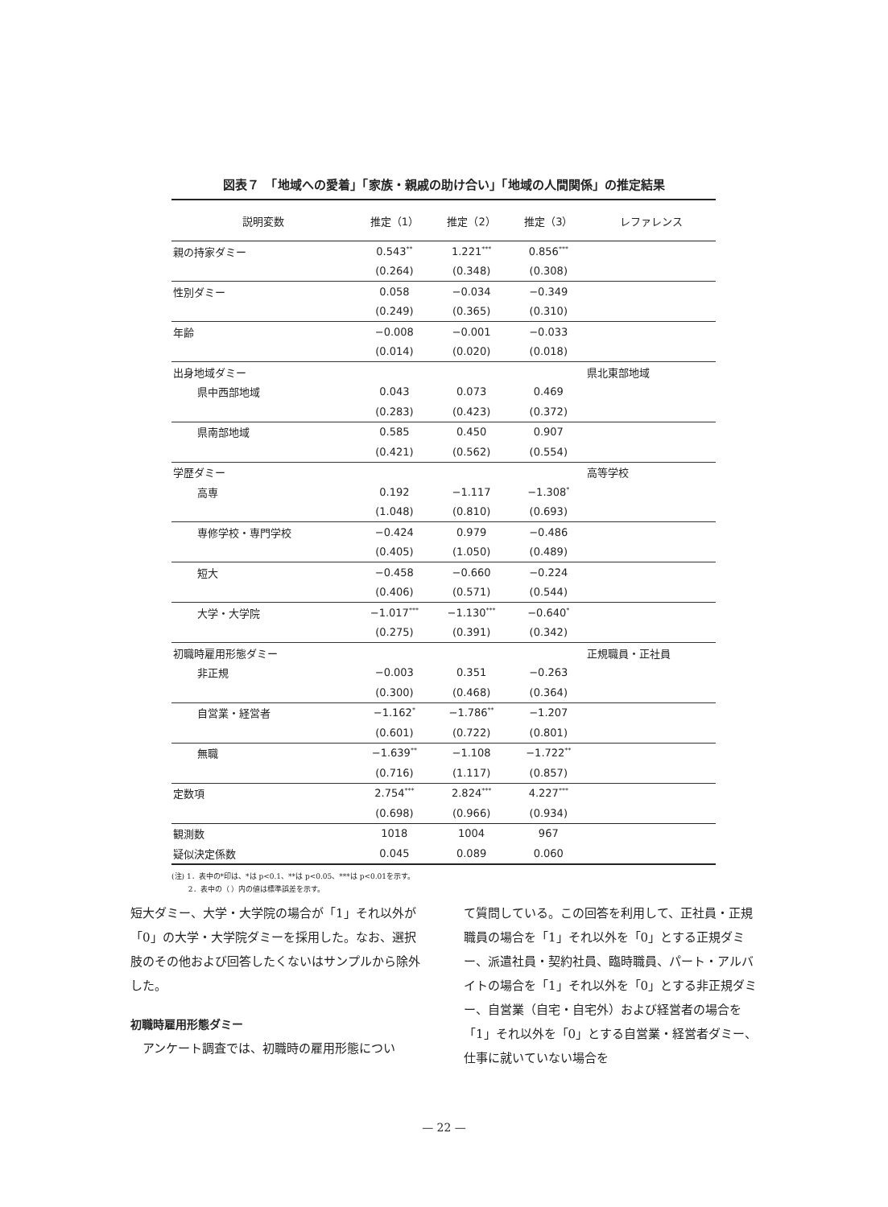図表７　「地域への愛着」「家族・親戚の助け合い」「地域の人間関係」の推定結果
| 説明変数 | 推定（1） | 推定（2） | 推定（3） | レファレンス |
| --- | --- | --- | --- | --- |
| 親の持家ダミー | 0.543<sup>**</sup> | 1.221<sup>***</sup> | 0.856<sup>***</sup> | |
| | (0.264) | (0.348) | (0.308) | |
| 性別ダミー | 0.058 | −0.034 | −0.349 | |
| | (0.249) | (0.365) | (0.310) | |
| 年齢 | −0.008 | −0.001 | −0.033 | |
| | (0.014) | (0.020) | (0.018) | |
| 出身地域ダミー | | | | 県北東部地域 |
| 県中西部地域 | 0.043 | 0.073 | 0.469 | |
| | (0.283) | (0.423) | (0.372) | |
| 県南部地域 | 0.585 | 0.450 | 0.907 | |
| | (0.421) | (0.562) | (0.554) | |
| 学歴ダミー | | | | 高等学校 |
| 高専 | 0.192 | −1.117 | −1.308<sup>*</sup> | |
| | (1.048) | (0.810) | (0.693) | |
| 専修学校・専門学校 | −0.424 | 0.979 | −0.486 | |
| | (0.405) | (1.050) | (0.489) | |
| 短大 | −0.458 | −0.660 | −0.224 | |
| | (0.406) | (0.571) | (0.544) | |
| 大学・大学院 | −1.017<sup>***</sup> | −1.130<sup>***</sup> | −0.640<sup>*</sup> | |
| | (0.275) | (0.391) | (0.342) | |
| 初職時雇用形態ダミー | | | | 正規職員・正社員 |
| 非正規 | −0.003 | 0.351 | −0.263 | |
| | (0.300) | (0.468) | (0.364) | |
| 自営業・経営者 | −1.162<sup>*</sup> | −1.786<sup>**</sup> | −1.207 | |
| | (0.601) | (0.722) | (0.801) | |
| 無職 | −1.639<sup>**</sup> | −1.108 | −1.722<sup>**</sup> | |
| | (0.716) | (1.117) | (0.857) | |
| 定数項 | 2.754<sup>***</sup> | 2.824<sup>***</sup> | 4.227<sup>***</sup> | |
| | (0.698) | (0.966) | (0.934) | |
| 観測数 | 1018 | 1004 | 967 | |
| 疑似決定係数 | 0.045 | 0.089 | 0.060 | |
(注) 1．表中の*印は、*は p<0.1、**は p<0.05、***は p<0.01を示す。
   2．表中の（ ）内の値は標準誤差を示す。
短大ダミー、大学・大学院の場合が「1」それ以外が「0」の大学・大学院ダミーを採用した。なお、選択肢のその他および回答したくないはサンプルから除外した。
初職時雇用形態ダミー
　アンケート調査では、初職時の雇用形態につい
て質問している。この回答を利用して、正社員・正規職員の場合を「1」それ以外を「0」とする正規ダミー、派遣社員・契約社員、臨時職員、パート・アルバイトの場合を「1」それ以外を「0」とする非正規ダミー、自営業（自宅・自宅外）および経営者の場合を「1」それ以外を「0」とする自営業・経営者ダミー、仕事に就いていない場合を
— 22 —